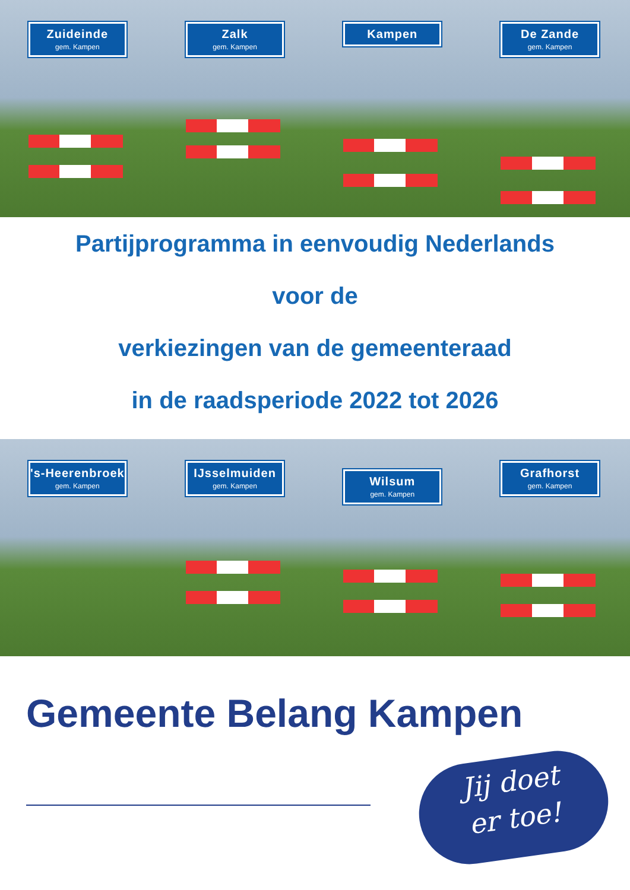Zuideinde
gem. Kampen
Zalk
gem. Kampen
Kampen
De Zande
gem. Kampen
Partijprogramma in eenvoudig Nederlands
voor de
verkiezingen van de gemeenteraad
in de raadsperiode 2022 tot 2026
's-Heerenbroek
gem. Kampen
IJsselmuiden
gem. Kampen
Wilsum
gem. Kampen
Grafhorst
gem. Kampen
Gemeente Belang Kampen
Jij doet
er toe!